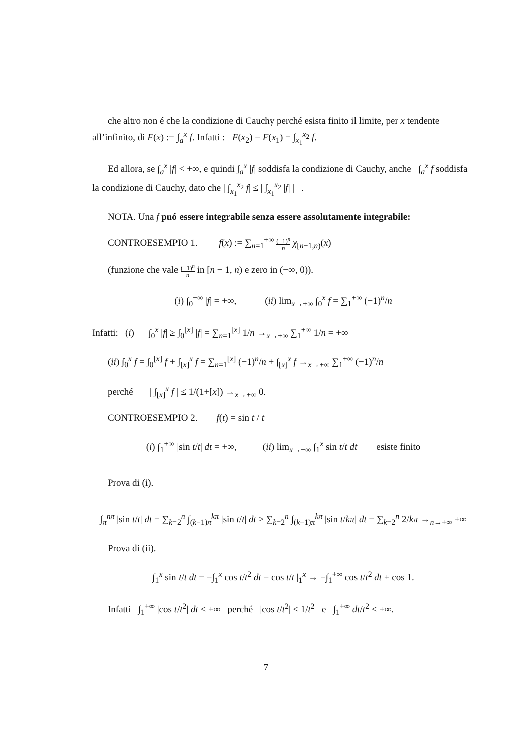che altro non é che la condizione di Cauchy perché esista finito il limite, per x tendente all’infinito, di F(x) := ∫<sub>a</sub><sup>x</sup> f. Infatti : F(x<sub>2</sub>) − F(x<sub>1</sub>) = ∫<sub>x<sub>1</sub></sub><sup>x<sub>2</sub></sup> f.
Ed allora, se ∫<sub>a</sub><sup>x</sup> |f| < +∞, e quindi ∫<sub>a</sub><sup>x</sup> |f| soddisfa la condizione di Cauchy, anche ∫<sub>a</sub><sup>x</sup> f soddisfa la condizione di Cauchy, dato che | ∫<sub>x<sub>1</sub></sub><sup>x<sub>2</sub></sup> f| ≤ | ∫<sub>x<sub>1</sub></sub><sup>x<sub>2</sub></sup> |f| | .
NOTA. Una f puó essere integrabile senza essere assolutamente integrabile:
CONTROESEMPIO 1. f(x) := ∑<sub>n=1</sub><sup>+∞</sup> (−1)<sup>n</sup> n χ<sub>[n−1,n)</sub>(x)
(funzione che vale (−1)<sup>n</sup> n in [n − 1, n) e zero in (−∞, 0)).
(i) ∫<sub>0</sub><sup>+∞</sup> |f| = +∞, (ii) lim<sub>x→+∞</sub> ∫<sub>0</sub><sup>x</sup> f = ∑<sub>1</sub><sup>+∞</sup> (−1)<sup>n</sup>/n
Infatti: (i) ∫<sub>0</sub><sup>x</sup> |f| ≥ ∫<sub>0</sub><sup>[x]</sup> |f| = ∑<sub>n=1</sub><sup>[x]</sup> 1/n →<sub>x→+∞</sub> ∑<sub>1</sub><sup>+∞</sup> 1/n = +∞
(ii) ∫<sub>0</sub><sup>x</sup> f = ∫<sub>0</sub><sup>[x]</sup> f + ∫<sub>[x]</sub><sup>x</sup> f = ∑<sub>n=1</sub><sup>[x]</sup> (−1)<sup>n</sup>/n + ∫<sub>[x]</sub><sup>x</sup> f →<sub>x→+∞</sub> ∑<sub>1</sub><sup>+∞</sup> (−1)<sup>n</sup>/n
perché | ∫<sub>[x]</sub><sup>x</sup> f | ≤ 1/(1+[x]) →<sub>x→+∞</sub> 0.
CONTROESEMPIO 2. f(t) = sin t / t
(i) ∫<sub>1</sub><sup>+∞</sup> |sin t/t| dt = +∞, (ii) lim<sub>x→+∞</sub> ∫<sub>1</sub><sup>x</sup> sin t/t dt esiste finito
Prova di (i).
∫<sub>π</sub><sup>nπ</sup> |sin t/t| dt = ∑<sub>k=2</sub><sup>n</sup> ∫<sub>(k−1)π</sub><sup>kπ</sup> |sin t/t| dt ≥ ∑<sub>k=2</sub><sup>n</sup> ∫<sub>(k−1)π</sub><sup>kπ</sup> |sin t/kπ| dt = ∑<sub>k=2</sub><sup>n</sup> 2/kπ →<sub>n→+∞</sub> +∞
Prova di (ii).
∫<sub>1</sub><sup>x</sup> sin t/t dt = −∫<sub>1</sub><sup>x</sup> cos t/t<sup>2</sup> dt − cos t/t |<sub>1</sub><sup>x</sup> → −∫<sub>1</sub><sup>+∞</sup> cos t/t<sup>2</sup> dt + cos 1.
Infatti ∫<sub>1</sub><sup>+∞</sup> |cos t/t<sup>2</sup>| dt < +∞ perché |cos t/t<sup>2</sup>| ≤ 1/t<sup>2</sup> e ∫<sub>1</sub><sup>+∞</sup> dt/t<sup>2</sup> < +∞.
7